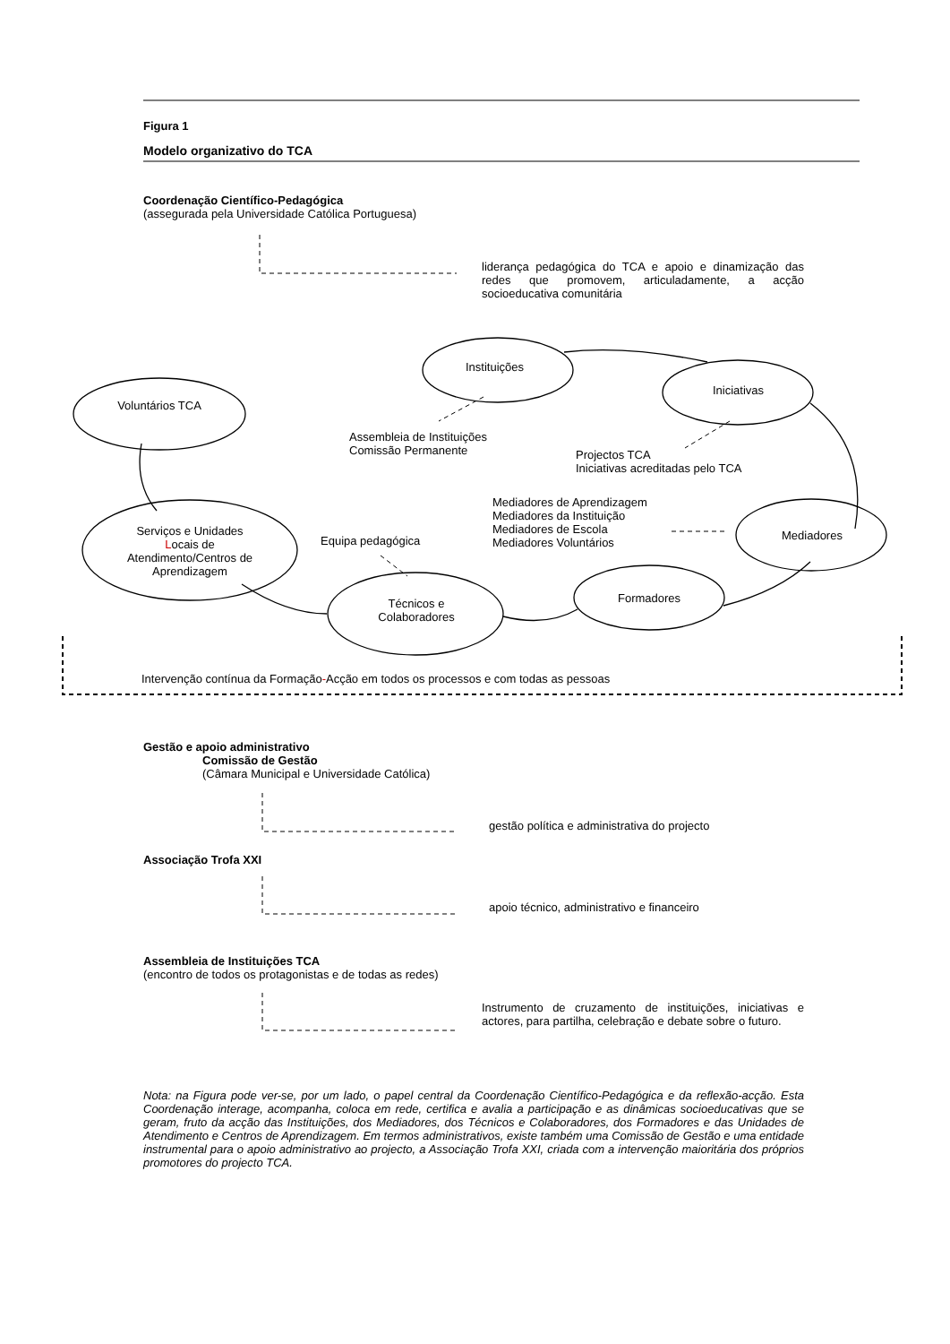Figura 1
Modelo organizativo do TCA
Coordenação Científico-Pedagógica
(assegurada pela Universidade Católica Portuguesa)
liderança pedagógica do TCA e apoio e dinamização das redes que promovem, articuladamente, a acção socioeducativa comunitária
Instituições
Iniciativas
Voluntários TCA
Assembleia de Instituições
Comissão Permanente
Projectos TCA
Iniciativas acreditadas pelo TCA
Mediadores de Aprendizagem
Mediadores da Instituição
Mediadores de Escola
Mediadores Voluntários
Serviços e Unidades Locais de Atendimento/Centros de Aprendizagem
Equipa pedagógica Mediadores
Formadores
Técnicos e Colaboradores
Intervenção contínua da Formação-Acção em todos os processos e com todas as pessoas
Gestão e apoio administrativo
Comissão de Gestão
(Câmara Municipal e Universidade Católica)
gestão política e administrativa do projecto
Associação Trofa XXI
apoio técnico, administrativo e financeiro
Assembleia de Instituições TCA
(encontro de todos os protagonistas e de todas as redes)
Instrumento de cruzamento de instituições, iniciativas e actores, para partilha, celebração e debate sobre o futuro.
Nota: na Figura pode ver-se, por um lado, o papel central da Coordenação Científico-Pedagógica e da reflexão-acção. Esta Coordenação interage, acompanha, coloca em rede, certifica e avalia a participação e as dinâmicas socioeducativas que se geram, fruto da acção das Instituições, dos Mediadores, dos Técnicos e Colaboradores, dos Formadores e das Unidades de Atendimento e Centros de Aprendizagem. Em termos administrativos, existe também uma Comissão de Gestão e uma entidade instrumental para o apoio administrativo ao projecto, a Associação Trofa XXI, criada com a intervenção maioritária dos próprios promotores do projecto TCA.